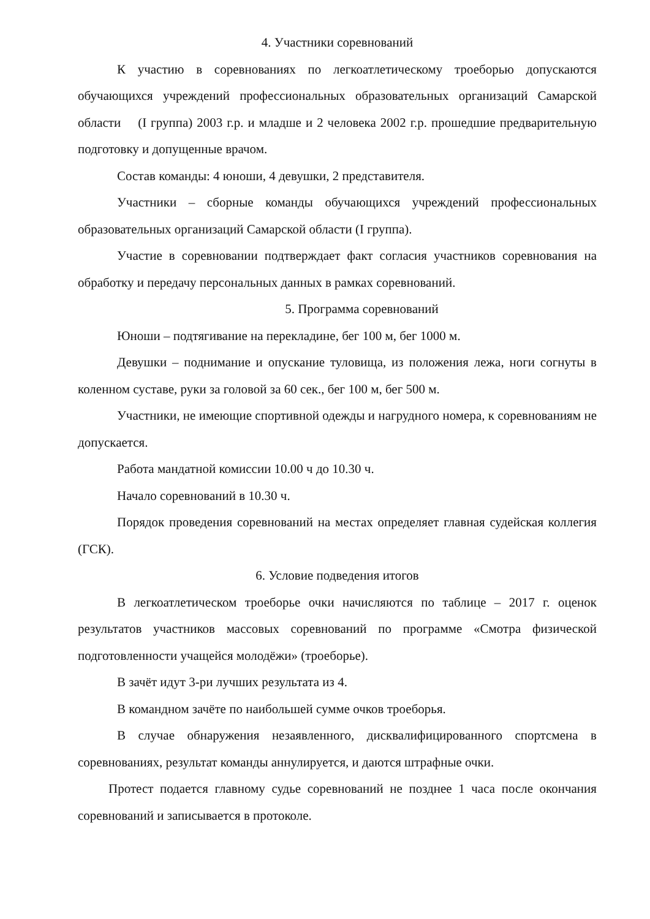4. Участники соревнований
К участию в соревнованиях по легкоатлетическому троеборью допускаются обучающихся учреждений профессиональных образовательных организаций Самарской области (I группа) 2003 г.р. и младше и 2 человека 2002 г.р. прошедшие предварительную подготовку и допущенные врачом.
Состав команды: 4 юноши, 4 девушки, 2 представителя.
Участники – сборные команды обучающихся учреждений профессиональных образовательных организаций Самарской области (I группа).
Участие в соревновании подтверждает факт согласия участников соревнования на обработку и передачу персональных данных в рамках соревнований.
5. Программа соревнований
Юноши – подтягивание на перекладине, бег 100 м, бег 1000 м.
Девушки – поднимание и опускание туловища, из положения лежа, ноги согнуты в коленном суставе, руки за головой за 60 сек., бег 100 м, бег 500 м.
Участники, не имеющие спортивной одежды и нагрудного номера, к соревнованиям не допускается.
Работа мандатной комиссии 10.00 ч до 10.30 ч.
Начало соревнований в 10.30 ч.
Порядок проведения соревнований на местах определяет главная судейская коллегия (ГСК).
6. Условие подведения итогов
В легкоатлетическом троеборье очки начисляются по таблице – 2017 г. оценок результатов участников массовых соревнований по программе «Смотра физической подготовленности учащейся молодёжи» (троеборье).
В зачёт идут 3-ри лучших результата из 4.
В командном зачёте по наибольшей сумме очков троеборья.
В случае обнаружения незаявленного, дисквалифицированного спортсмена в соревнованиях, результат команды аннулируется, и даются штрафные очки.
Протест подается главному судье соревнований не позднее 1 часа после окончания соревнований и записывается в протоколе.